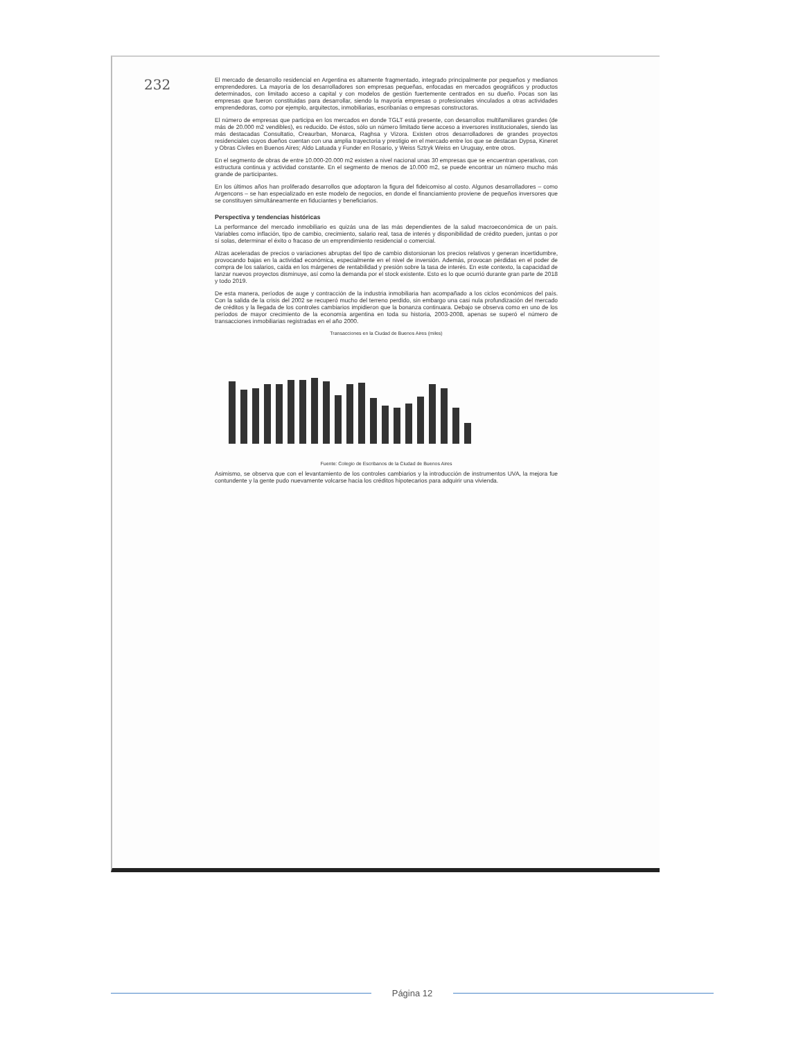232
El mercado de desarrollo residencial en Argentina es altamente fragmentado, integrado principalmente por pequeños y medianos emprendedores. La mayoría de los desarrolladores son empresas pequeñas, enfocadas en mercados geográficos y productos determinados, con limitado acceso a capital y con modelos de gestión fuertemente centrados en su dueño. Pocas son las empresas que fueron constituidas para desarrollar, siendo la mayoría empresas o profesionales vinculados a otras actividades emprendedoras, como por ejemplo, arquitectos, inmobiliarias, escribanías o empresas constructoras.
El número de empresas que participa en los mercados en donde TGLT está presente, con desarrollos multifamiliares grandes (de más de 20.000 m2 vendibles), es reducido. De éstos, sólo un número limitado tiene acceso a inversores institucionales, siendo las más destacadas Consultatio, Creaurban, Monarca, Raghsa y Vizora. Existen otros desarrolladores de grandes proyectos residenciales cuyos dueños cuentan con una amplia trayectoria y prestigio en el mercado entre los que se destacan Dypsa, Kineret y Obras Civiles en Buenos Aires; Aldo Latuada y Funder en Rosario, y Weiss Sztryk Weiss en Uruguay, entre otros.
En el segmento de obras de entre 10.000-20.000 m2 existen a nivel nacional unas 30 empresas que se encuentran operativas, con estructura continua y actividad constante. En el segmento de menos de 10.000 m2, se puede encontrar un número mucho más grande de participantes.
En los últimos años han proliferado desarrollos que adoptaron la figura del fideicomiso al costo. Algunos desarrolladores – como Argencons – se han especializado en este modelo de negocios, en donde el financiamiento proviene de pequeños inversores que se constituyen simultáneamente en fiduciantes y beneficiarios.
Perspectiva y tendencias históricas
La performance del mercado inmobiliario es quizás una de las más dependientes de la salud macroeconómica de un país. Variables como inflación, tipo de cambio, crecimiento, salario real, tasa de interés y disponibilidad de crédito pueden, juntas o por sí solas, determinar el éxito o fracaso de un emprendimiento residencial o comercial.
Alzas aceleradas de precios o variaciones abruptas del tipo de cambio distorsionan los precios relativos y generan incertidumbre, provocando bajas en la actividad económica, especialmente en el nivel de inversión. Además, provocan pérdidas en el poder de compra de los salarios, caída en los márgenes de rentabilidad y presión sobre la tasa de interés. En este contexto, la capacidad de lanzar nuevos proyectos disminuye, así como la demanda por el stock existente. Esto es lo que ocurrió durante gran parte de 2018 y todo 2019.
De esta manera, períodos de auge y contracción de la industria inmobiliaria han acompañado a los ciclos económicos del país. Con la salida de la crisis del 2002 se recuperó mucho del terreno perdido, sin embargo una casi nula profundización del mercado de créditos y la llegada de los controles cambiarios impidieron que la bonanza continuara. Debajo se observa como en uno de los períodos de mayor crecimiento de la economía argentina en toda su historia, 2003-2008, apenas se superó el número de transacciones inmobiliarias registradas en el año 2000.
Transacciones en la Ciudad de Buenos Aires (miles)
Fuente: Colegio de Escribanos de la Ciudad de Buenos Aires
Asimismo, se observa que con el levantamiento de los controles cambiarios y la introducción de instrumentos UVA, la mejora fue contundente y la gente pudo nuevamente volcarse hacia los créditos hipotecarios para adquirir una vivienda.
Página 12